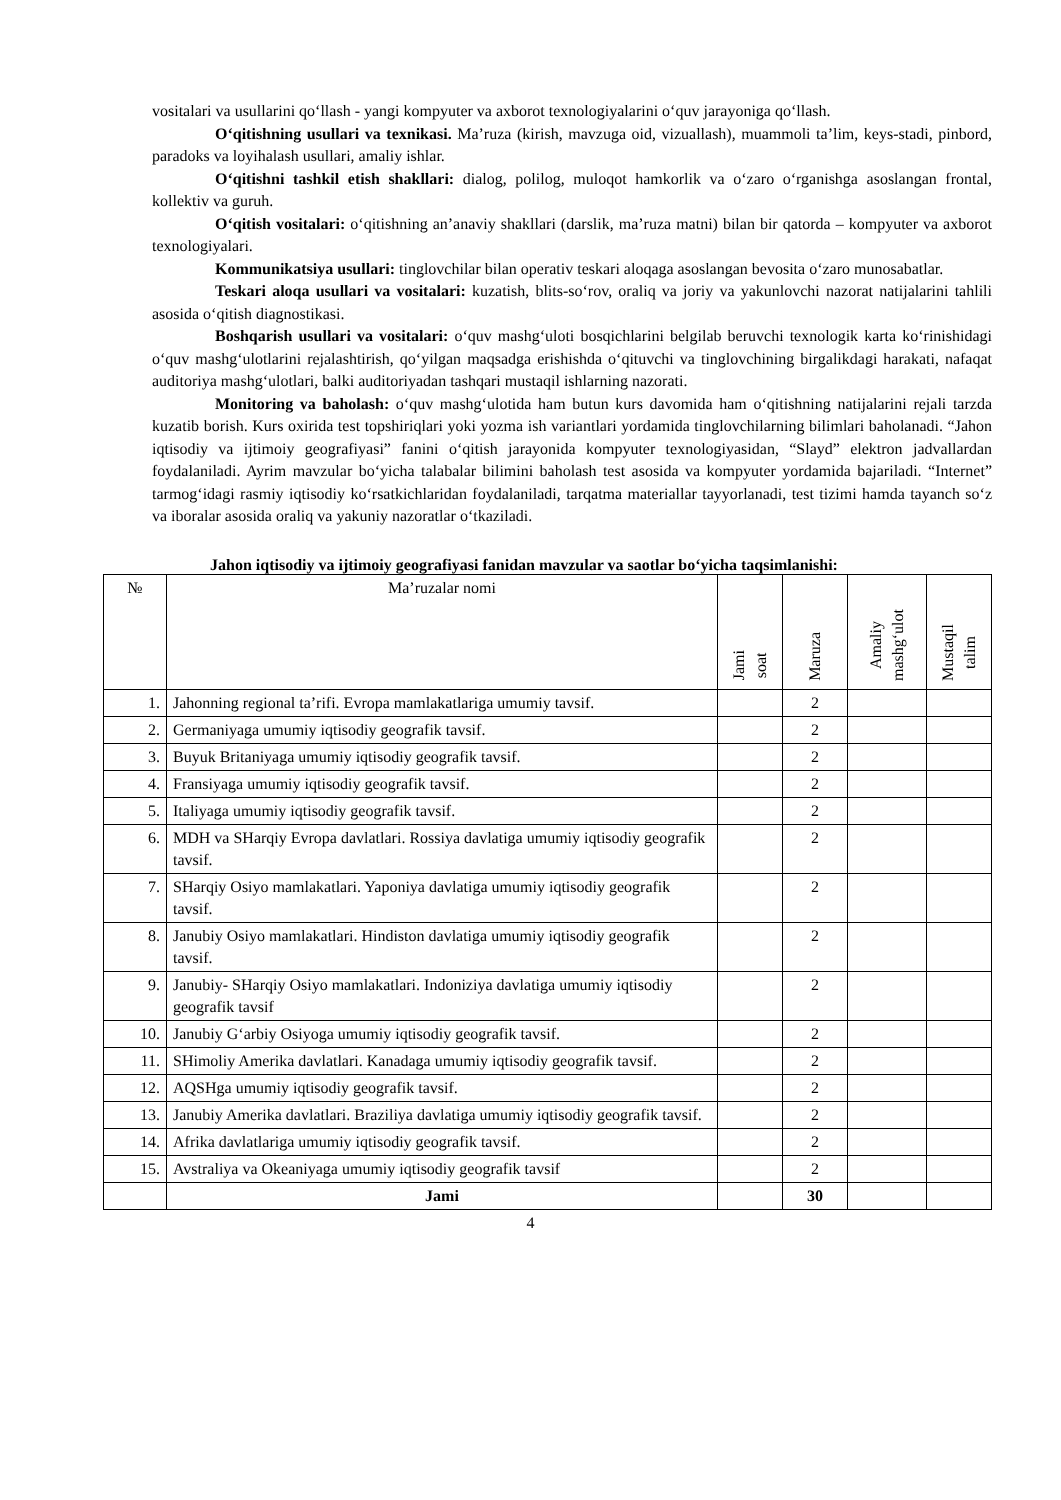vositalari va usullarini qo‘llash - yangi kompyuter va axborot texnologiyalarini o‘quv jarayoniga qo‘llash.
O‘qitishning usullari va texnikasi. Ma’ruza (kirish, mavzuga oid, vizuallash), muammoli ta’lim, keys-stadi, pinbord, paradoks va loyihalash usullari, amaliy ishlar.
O‘qitishni tashkil etish shakllari: dialog, polilog, muloqot hamkorlik va o‘zaro o‘rganishga asoslangan frontal, kollektiv va guruh.
O‘qitish vositalari: o‘qitishning an’anaviy shakllari (darslik, ma’ruza matni) bilan bir qatorda – kompyuter va axborot texnologiyalari.
Kommunikatsiya usullari: tinglovchilar bilan operativ teskari aloqaga asoslangan bevosita o‘zaro munosabatlar.
Teskari aloqa usullari va vositalari: kuzatish, blits-so‘rov, oraliq va joriy va yakunlovchi nazorat natijalarini tahlili asosida o‘qitish diagnostikasi.
Boshqarish usullari va vositalari: o‘quv mashg‘uloti bosqichlarini belgilab beruvchi texnologik karta ko‘rinishidagi o‘quv mashg‘ulotlarini rejalashtirish, qo‘yilgan maqsadga erishishda o‘qituvchi va tinglovchining birgalikdagi harakati, nafaqat auditoriya mashg‘ulotlari, balki auditoriyadan tashqari mustaqil ishlarning nazorati.
Monitoring va baholash: o‘quv mashg‘ulotida ham butun kurs davomida ham o‘qitishning natijalarini rejali tarzda kuzatib borish. Kurs oxirida test topshiriqlari yoki yozma ish variantlari yordamida tinglovchilarning bilimlari baholanadi. “Jahon iqtisodiy va ijtimoiy geografiyasi” fanini o‘qitish jarayonida kompyuter texnologiyasidan, “Slayd” elektron jadvallardan foydalaniladi. Ayrim mavzular bo‘yicha talabalar bilimini baholash test asosida va kompyuter yordamida bajariladi. “Internet” tarmog‘idagi rasmiy iqtisodiy ko‘rsatkichlaridan foydalaniladi, tarqatma materiallar tayyorlanadi, test tizimi hamda tayanch so‘z va iboralar asosida oraliq va yakuniy nazoratlar o‘tkaziladi.
Jahon iqtisodiy va ijtimoiy geografiyasi fanidan mavzular va saotlar bo‘yicha taqsimlanishi:
| № | Ma’ruzalar nomi | Jami soat | Maruza | Amaliy mashg‘ulot | Mustaqil talim |
| --- | --- | --- | --- | --- | --- |
| 1. | Jahonning regional ta’rifi. Evropa mamlakatlariga umumiy tavsif. | | 2 | | |
| 2. | Germaniyaga umumiy iqtisodiy geografik tavsif. | | 2 | | |
| 3. | Buyuk Britaniyaga umumiy iqtisodiy geografik tavsif. | | 2 | | |
| 4. | Fransiyaga umumiy iqtisodiy geografik tavsif. | | 2 | | |
| 5. | Italiyaga umumiy iqtisodiy geografik tavsif. | | 2 | | |
| 6. | MDH va SHarqiy Evropa davlatlari. Rossiya davlatiga umumiy iqtisodiy geografik tavsif. | | 2 | | |
| 7. | SHarqiy Osiyo mamlakatlari. Yaponiya davlatiga umumiy iqtisodiy geografik tavsif. | | 2 | | |
| 8. | Janubiy Osiyo mamlakatlari. Hindiston davlatiga umumiy iqtisodiy geografik tavsif. | | 2 | | |
| 9. | Janubiy- SHarqiy Osiyo mamlakatlari. Indoniziya davlatiga umumiy iqtisodiy geografik tavsif | | 2 | | |
| 10. | Janubiy G‘arbiy Osiyoga umumiy iqtisodiy geografik tavsif. | | 2 | | |
| 11. | SHimoliy Amerika davlatlari. Kanadaga umumiy iqtisodiy geografik tavsif. | | 2 | | |
| 12. | AQSHga umumiy iqtisodiy geografik tavsif. | | 2 | | |
| 13. | Janubiy Amerika davlatlari. Braziliya davlatiga umumiy iqtisodiy geografik tavsif. | | 2 | | |
| 14. | Afrika davlatlariga umumiy iqtisodiy geografik tavsif. | | 2 | | |
| 15. | Avstraliya va Okeaniyaga umumiy iqtisodiy geografik tavsif | | 2 | | |
| | Jami | | 30 | | |
4